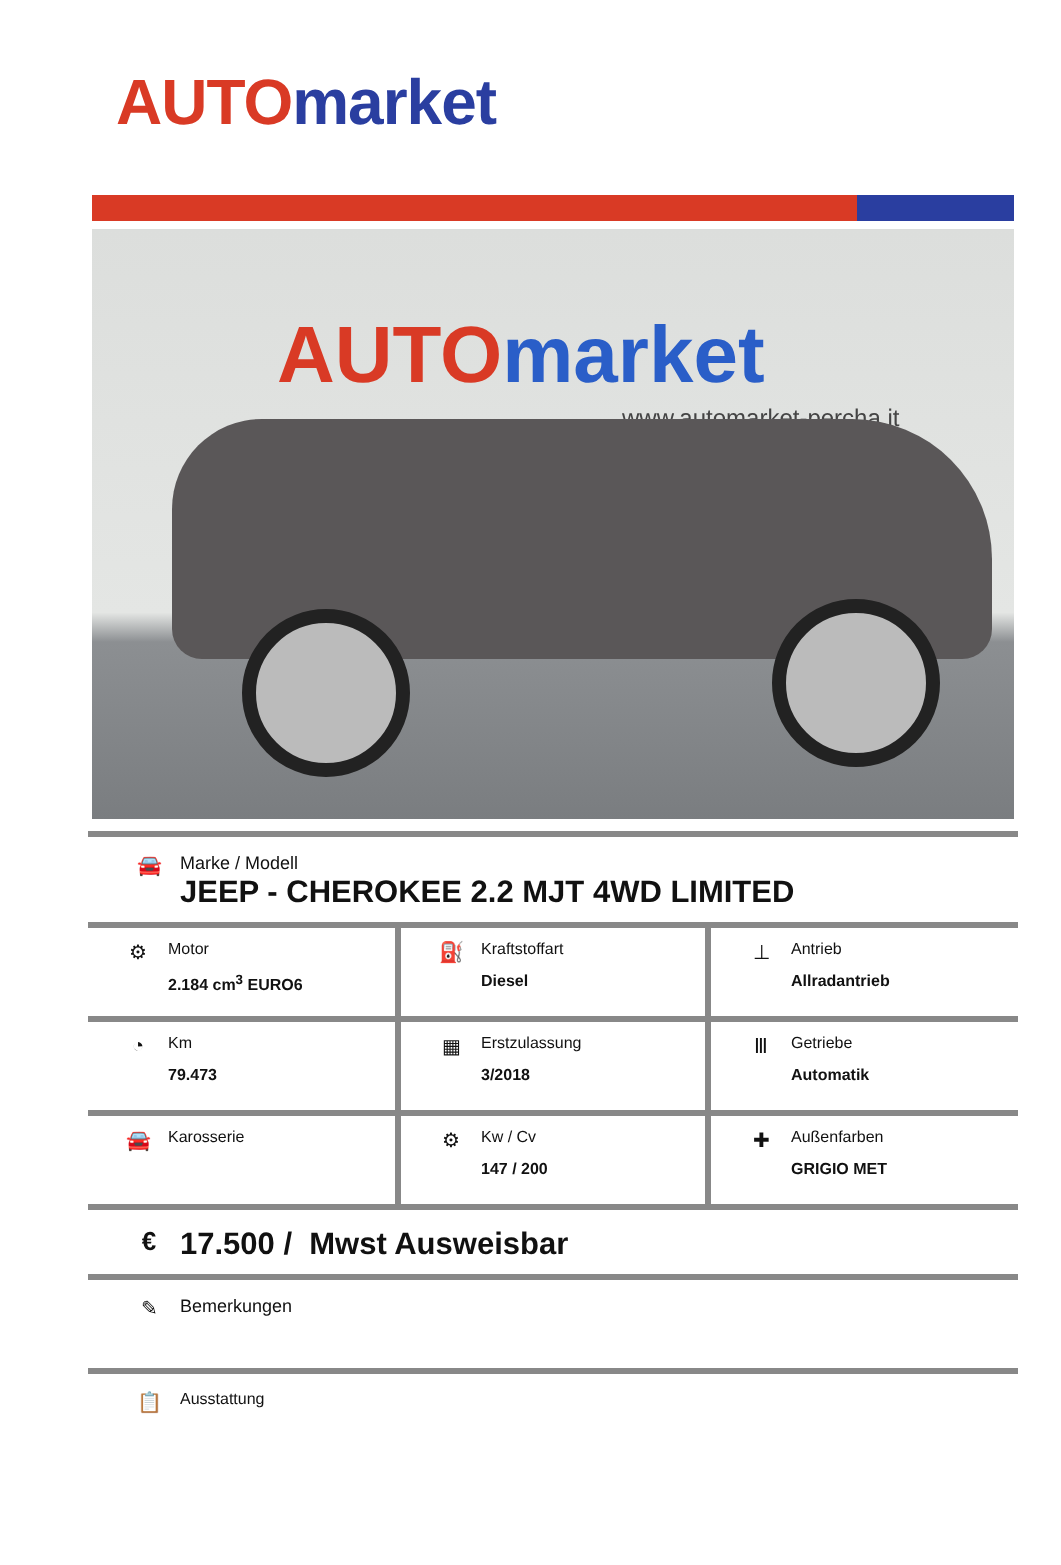AUTO market
AUTO market
www.automarket-percha.it
🚘 Marke / Modell
JEEP - CHEROKEE 2.2 MJT 4WD LIMITED
| ⚙ Motor 2.184 cm<sup>3</sup> EURO6 | ⛽ Kraftstoffart Diesel | ⊥ Antrieb Allradantrieb |
| ◔ Km 79.473 | ▦ Erstzulassung 3/2018 | Ⅲ Getriebe Automatik |
| 🚘 Karosserie | ⚙ Kw / Cv 147 / 200 | ✚ Außenfarben GRIGIO MET |
€
17.500 / Mwst Ausweisbar
✎ Bemerkungen
📋
Ausstattung